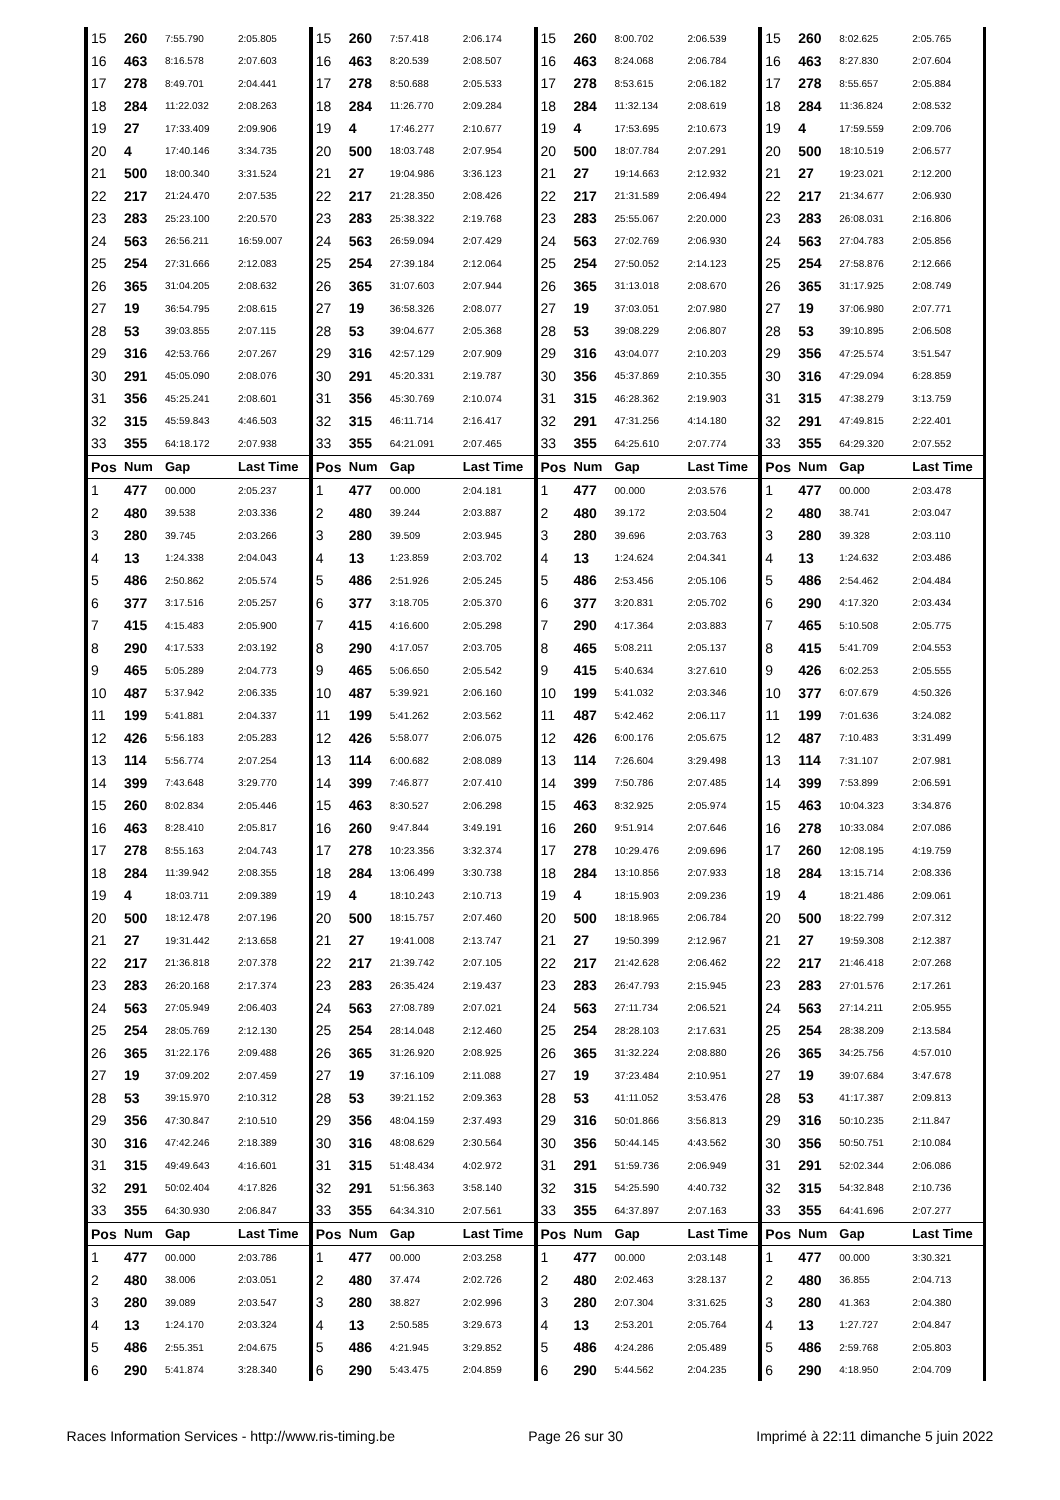| 15 | 260 | 7:55.790 | 2:05.805 | 15 | 260 | 7:57.418 | 2:06.174 | 15 | 260 | 8:00.702 | 2:06.539 | 15 | 260 | 8:02.625 | 2:05.765 |
| 16 | 463 | 8:16.578 | 2:07.603 | 16 | 463 | 8:20.539 | 2:08.507 | 16 | 463 | 8:24.068 | 2:06.784 | 16 | 463 | 8:27.830 | 2:07.604 |
| 17 | 278 | 8:49.701 | 2:04.441 | 17 | 278 | 8:50.688 | 2:05.533 | 17 | 278 | 8:53.615 | 2:06.182 | 17 | 278 | 8:55.657 | 2:05.884 |
| 18 | 284 | 11:22.032 | 2:08.263 | 18 | 284 | 11:26.770 | 2:09.284 | 18 | 284 | 11:32.134 | 2:08.619 | 18 | 284 | 11:36.824 | 2:08.532 |
| 19 | 27 | 17:33.409 | 2:09.906 | 19 | 4 | 17:46.277 | 2:10.677 | 19 | 4 | 17:53.695 | 2:10.673 | 19 | 4 | 17:59.559 | 2:09.706 |
| 20 | 4 | 17:40.146 | 3:34.735 | 20 | 500 | 18:03.748 | 2:07.954 | 20 | 500 | 18:07.784 | 2:07.291 | 20 | 500 | 18:10.519 | 2:06.577 |
| 21 | 500 | 18:00.340 | 3:31.524 | 21 | 27 | 19:04.986 | 3:36.123 | 21 | 27 | 19:14.663 | 2:12.932 | 21 | 27 | 19:23.021 | 2:12.200 |
| 22 | 217 | 21:24.470 | 2:07.535 | 22 | 217 | 21:28.350 | 2:08.426 | 22 | 217 | 21:31.589 | 2:06.494 | 22 | 217 | 21:34.677 | 2:06.930 |
| 23 | 283 | 25:23.100 | 2:20.570 | 23 | 283 | 25:38.322 | 2:19.768 | 23 | 283 | 25:55.067 | 2:20.000 | 23 | 283 | 26:08.031 | 2:16.806 |
| 24 | 563 | 26:56.211 | 16:59.007 | 24 | 563 | 26:59.094 | 2:07.429 | 24 | 563 | 27:02.769 | 2:06.930 | 24 | 563 | 27:04.783 | 2:05.856 |
| 25 | 254 | 27:31.666 | 2:12.083 | 25 | 254 | 27:39.184 | 2:12.064 | 25 | 254 | 27:50.052 | 2:14.123 | 25 | 254 | 27:58.876 | 2:12.666 |
| 26 | 365 | 31:04.205 | 2:08.632 | 26 | 365 | 31:07.603 | 2:07.944 | 26 | 365 | 31:13.018 | 2:08.670 | 26 | 365 | 31:17.925 | 2:08.749 |
| 27 | 19 | 36:54.795 | 2:08.615 | 27 | 19 | 36:58.326 | 2:08.077 | 27 | 19 | 37:03.051 | 2:07.980 | 27 | 19 | 37:06.980 | 2:07.771 |
| 28 | 53 | 39:03.855 | 2:07.115 | 28 | 53 | 39:04.677 | 2:05.368 | 28 | 53 | 39:08.229 | 2:06.807 | 28 | 53 | 39:10.895 | 2:06.508 |
| 29 | 316 | 42:53.766 | 2:07.267 | 29 | 316 | 42:57.129 | 2:07.909 | 29 | 316 | 43:04.077 | 2:10.203 | 29 | 356 | 47:25.574 | 3:51.547 |
| 30 | 291 | 45:05.090 | 2:08.076 | 30 | 291 | 45:20.331 | 2:19.787 | 30 | 356 | 45:37.869 | 2:10.355 | 30 | 316 | 47:29.094 | 6:28.859 |
| 31 | 356 | 45:25.241 | 2:08.601 | 31 | 356 | 45:30.769 | 2:10.074 | 31 | 315 | 46:28.362 | 2:19.903 | 31 | 315 | 47:38.279 | 3:13.759 |
| 32 | 315 | 45:59.843 | 4:46.503 | 32 | 315 | 46:11.714 | 2:16.417 | 32 | 291 | 47:31.256 | 4:14.180 | 32 | 291 | 47:49.815 | 2:22.401 |
| 33 | 355 | 64:18.172 | 2:07.938 | 33 | 355 | 64:21.091 | 2:07.465 | 33 | 355 | 64:25.610 | 2:07.774 | 33 | 355 | 64:29.320 | 2:07.552 |
| Pos | Num | Gap | Last Time | Pos | Num | Gap | Last Time | Pos | Num | Gap | Last Time | Pos | Num | Gap | Last Time |
| 1 | 477 | 00.000 | 2:05.237 | 1 | 477 | 00.000 | 2:04.181 | 1 | 477 | 00.000 | 2:03.576 | 1 | 477 | 00.000 | 2:03.478 |
| 2 | 480 | 39.538 | 2:03.336 | 2 | 480 | 39.244 | 2:03.887 | 2 | 480 | 39.172 | 2:03.504 | 2 | 480 | 38.741 | 2:03.047 |
| 3 | 280 | 39.745 | 2:03.266 | 3 | 280 | 39.509 | 2:03.945 | 3 | 280 | 39.696 | 2:03.763 | 3 | 280 | 39.328 | 2:03.110 |
| 4 | 13 | 1:24.338 | 2:04.043 | 4 | 13 | 1:23.859 | 2:03.702 | 4 | 13 | 1:24.624 | 2:04.341 | 4 | 13 | 1:24.632 | 2:03.486 |
| 5 | 486 | 2:50.862 | 2:05.574 | 5 | 486 | 2:51.926 | 2:05.245 | 5 | 486 | 2:53.456 | 2:05.106 | 5 | 486 | 2:54.462 | 2:04.484 |
| 6 | 377 | 3:17.516 | 2:05.257 | 6 | 377 | 3:18.705 | 2:05.370 | 6 | 377 | 3:20.831 | 2:05.702 | 6 | 290 | 4:17.320 | 2:03.434 |
| 7 | 415 | 4:15.483 | 2:05.900 | 7 | 415 | 4:16.600 | 2:05.298 | 7 | 290 | 4:17.364 | 2:03.883 | 7 | 465 | 5:10.508 | 2:05.775 |
| 8 | 290 | 4:17.533 | 2:03.192 | 8 | 290 | 4:17.057 | 2:03.705 | 8 | 465 | 5:08.211 | 2:05.137 | 8 | 415 | 5:41.709 | 2:04.553 |
| 9 | 465 | 5:05.289 | 2:04.773 | 9 | 465 | 5:06.650 | 2:05.542 | 9 | 415 | 5:40.634 | 3:27.610 | 9 | 426 | 6:02.253 | 2:05.555 |
| 10 | 487 | 5:37.942 | 2:06.335 | 10 | 487 | 5:39.921 | 2:06.160 | 10 | 199 | 5:41.032 | 2:03.346 | 10 | 377 | 6:07.679 | 4:50.326 |
| 11 | 199 | 5:41.881 | 2:04.337 | 11 | 199 | 5:41.262 | 2:03.562 | 11 | 487 | 5:42.462 | 2:06.117 | 11 | 199 | 7:01.636 | 3:24.082 |
| 12 | 426 | 5:56.183 | 2:05.283 | 12 | 426 | 5:58.077 | 2:06.075 | 12 | 426 | 6:00.176 | 2:05.675 | 12 | 487 | 7:10.483 | 3:31.499 |
| 13 | 114 | 5:56.774 | 2:07.254 | 13 | 114 | 6:00.682 | 2:08.089 | 13 | 114 | 7:26.604 | 3:29.498 | 13 | 114 | 7:31.107 | 2:07.981 |
| 14 | 399 | 7:43.648 | 3:29.770 | 14 | 399 | 7:46.877 | 2:07.410 | 14 | 399 | 7:50.786 | 2:07.485 | 14 | 399 | 7:53.899 | 2:06.591 |
| 15 | 260 | 8:02.834 | 2:05.446 | 15 | 463 | 8:30.527 | 2:06.298 | 15 | 463 | 8:32.925 | 2:05.974 | 15 | 463 | 10:04.323 | 3:34.876 |
| 16 | 463 | 8:28.410 | 2:05.817 | 16 | 260 | 9:47.844 | 3:49.191 | 16 | 260 | 9:51.914 | 2:07.646 | 16 | 278 | 10:33.084 | 2:07.086 |
| 17 | 278 | 8:55.163 | 2:04.743 | 17 | 278 | 10:23.356 | 3:32.374 | 17 | 278 | 10:29.476 | 2:09.696 | 17 | 260 | 12:08.195 | 4:19.759 |
| 18 | 284 | 11:39.942 | 2:08.355 | 18 | 284 | 13:06.499 | 3:30.738 | 18 | 284 | 13:10.856 | 2:07.933 | 18 | 284 | 13:15.714 | 2:08.336 |
| 19 | 4 | 18:03.711 | 2:09.389 | 19 | 4 | 18:10.243 | 2:10.713 | 19 | 4 | 18:15.903 | 2:09.236 | 19 | 4 | 18:21.486 | 2:09.061 |
| 20 | 500 | 18:12.478 | 2:07.196 | 20 | 500 | 18:15.757 | 2:07.460 | 20 | 500 | 18:18.965 | 2:06.784 | 20 | 500 | 18:22.799 | 2:07.312 |
| 21 | 27 | 19:31.442 | 2:13.658 | 21 | 27 | 19:41.008 | 2:13.747 | 21 | 27 | 19:50.399 | 2:12.967 | 21 | 27 | 19:59.308 | 2:12.387 |
| 22 | 217 | 21:36.818 | 2:07.378 | 22 | 217 | 21:39.742 | 2:07.105 | 22 | 217 | 21:42.628 | 2:06.462 | 22 | 217 | 21:46.418 | 2:07.268 |
| 23 | 283 | 26:20.168 | 2:17.374 | 23 | 283 | 26:35.424 | 2:19.437 | 23 | 283 | 26:47.793 | 2:15.945 | 23 | 283 | 27:01.576 | 2:17.261 |
| 24 | 563 | 27:05.949 | 2:06.403 | 24 | 563 | 27:08.789 | 2:07.021 | 24 | 563 | 27:11.734 | 2:06.521 | 24 | 563 | 27:14.211 | 2:05.955 |
| 25 | 254 | 28:05.769 | 2:12.130 | 25 | 254 | 28:14.048 | 2:12.460 | 25 | 254 | 28:28.103 | 2:17.631 | 25 | 254 | 28:38.209 | 2:13.584 |
| 26 | 365 | 31:22.176 | 2:09.488 | 26 | 365 | 31:26.920 | 2:08.925 | 26 | 365 | 31:32.224 | 2:08.880 | 26 | 365 | 34:25.756 | 4:57.010 |
| 27 | 19 | 37:09.202 | 2:07.459 | 27 | 19 | 37:16.109 | 2:11.088 | 27 | 19 | 37:23.484 | 2:10.951 | 27 | 19 | 39:07.684 | 3:47.678 |
| 28 | 53 | 39:15.970 | 2:10.312 | 28 | 53 | 39:21.152 | 2:09.363 | 28 | 53 | 41:11.052 | 3:53.476 | 28 | 53 | 41:17.387 | 2:09.813 |
| 29 | 356 | 47:30.847 | 2:10.510 | 29 | 356 | 48:04.159 | 2:37.493 | 29 | 316 | 50:01.866 | 3:56.813 | 29 | 316 | 50:10.235 | 2:11.847 |
| 30 | 316 | 47:42.246 | 2:18.389 | 30 | 316 | 48:08.629 | 2:30.564 | 30 | 356 | 50:44.145 | 4:43.562 | 30 | 356 | 50:50.751 | 2:10.084 |
| 31 | 315 | 49:49.643 | 4:16.601 | 31 | 315 | 51:48.434 | 4:02.972 | 31 | 291 | 51:59.736 | 2:06.949 | 31 | 291 | 52:02.344 | 2:06.086 |
| 32 | 291 | 50:02.404 | 4:17.826 | 32 | 291 | 51:56.363 | 3:58.140 | 32 | 315 | 54:25.590 | 4:40.732 | 32 | 315 | 54:32.848 | 2:10.736 |
| 33 | 355 | 64:30.930 | 2:06.847 | 33 | 355 | 64:34.310 | 2:07.561 | 33 | 355 | 64:37.897 | 2:07.163 | 33 | 355 | 64:41.696 | 2:07.277 |
| Pos | Num | Gap | Last Time | Pos | Num | Gap | Last Time | Pos | Num | Gap | Last Time | Pos | Num | Gap | Last Time |
| 1 | 477 | 00.000 | 2:03.786 | 1 | 477 | 00.000 | 2:03.258 | 1 | 477 | 00.000 | 2:03.148 | 1 | 477 | 00.000 | 3:30.321 |
| 2 | 480 | 38.006 | 2:03.051 | 2 | 480 | 37.474 | 2:02.726 | 2 | 480 | 2:02.463 | 3:28.137 | 2 | 480 | 36.855 | 2:04.713 |
| 3 | 280 | 39.089 | 2:03.547 | 3 | 280 | 38.827 | 2:02.996 | 3 | 280 | 2:07.304 | 3:31.625 | 3 | 280 | 41.363 | 2:04.380 |
| 4 | 13 | 1:24.170 | 2:03.324 | 4 | 13 | 2:50.585 | 3:29.673 | 4 | 13 | 2:53.201 | 2:05.764 | 4 | 13 | 1:27.727 | 2:04.847 |
| 5 | 486 | 2:55.351 | 2:04.675 | 5 | 486 | 4:21.945 | 3:29.852 | 5 | 486 | 4:24.286 | 2:05.489 | 5 | 486 | 2:59.768 | 2:05.803 |
| 6 | 290 | 5:41.874 | 3:28.340 | 6 | 290 | 5:43.475 | 2:04.859 | 6 | 290 | 5:44.562 | 2:04.235 | 6 | 290 | 4:18.950 | 2:04.709 |
Races Information Services - http://www.ris-timing.be Page 26 sur 30 Imprimé à 22:11 dimanche 5 juin 2022